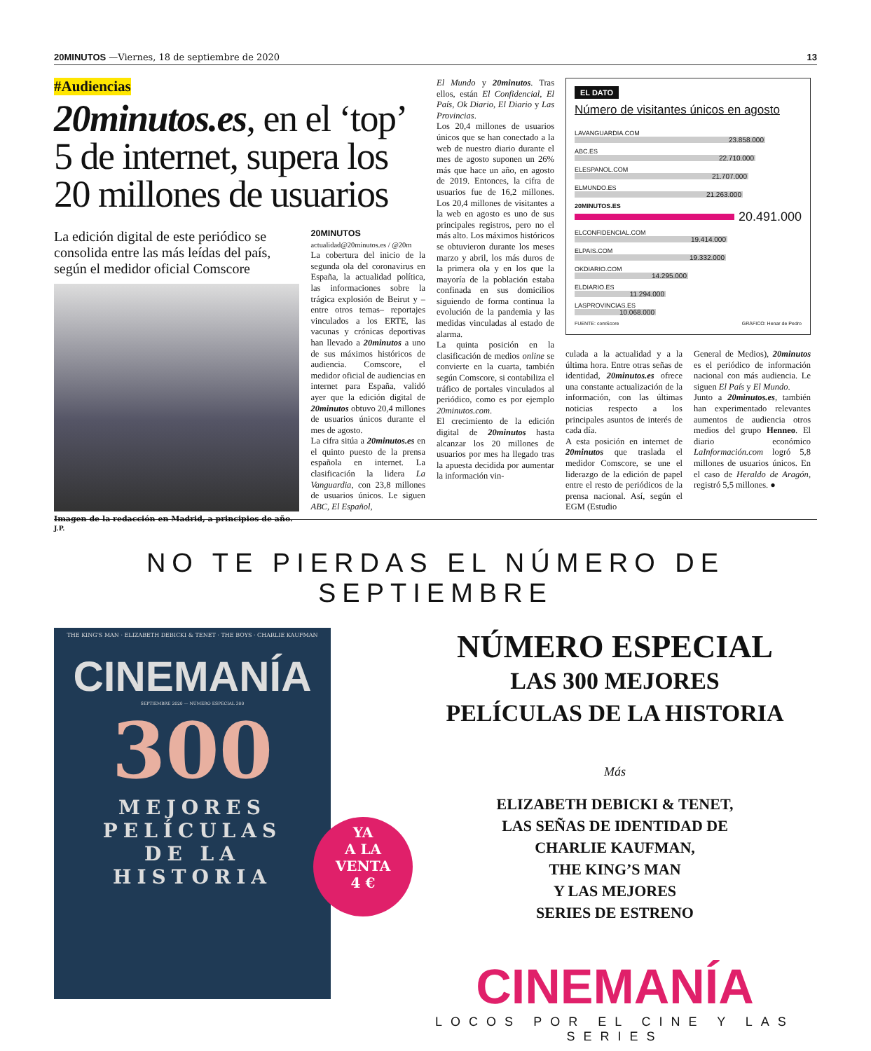20MINUTOS —Viernes, 18 de septiembre de 2020 13
#Audiencias
20minutos.es, en el ‘top’ 5 de internet, supera los 20 millones de usuarios
La edición digital de este periódico se consolida entre las más leídas del país, según el medidor oficial Comscore
Imagen de la redacción en Madrid, a principios de año. J.P.
20MINUTOS
actualidad@20minutos.es / @20m
La cobertura del inicio de la segunda ola del coronavirus en España, la actualidad política, las informaciones sobre la trágica explosión de Beirut y –entre otros temas– reportajes vinculados a los ERTE, las vacunas y crónicas deportivas han llevado a 20minutos a uno de sus máximos históricos de audiencia. Comscore, el medidor oficial de audiencias en internet para España, validó ayer que la edición digital de 20minutos obtuvo 20,4 millones de usuarios únicos durante el mes de agosto.
La cifra sitúa a 20minutos.es en el quinto puesto de la prensa española en internet. La clasificación la lidera La Vanguardia, con 23,8 millones de usuarios únicos. Le siguen ABC, El Español,
El Mundo y 20minutos. Tras ellos, están El Confidencial, El País, Ok Diario, El Diario y Las Provincias.
Los 20,4 millones de usuarios únicos que se han conectado a la web de nuestro diario durante el mes de agosto suponen un 26% más que hace un año, en agosto de 2019. Entonces, la cifra de usuarios fue de 16,2 millones. Los 20,4 millones de visitantes a la web en agosto es uno de sus principales registros, pero no el más alto. Los máximos históricos se obtuvieron durante los meses marzo y abril, los más duros de la primera ola y en los que la mayoría de la población estaba confinada en sus domicilios siguiendo de forma continua la evolución de la pandemia y las medidas vinculadas al estado de alarma.
La quinta posición en la clasificación de medios online se convierte en la cuarta, también según Comscore, si contabiliza el tráfico de portales vinculados al periódico, como es por ejemplo 20minutos.com.
El crecimiento de la edición digital de 20minutos hasta alcanzar los 20 millones de usuarios por mes ha llegado tras la apuesta decidida por aumentar la información vin-
EL DATO
Número de visitantes únicos en agosto
LAVANGUARDIA.COM
23.858.000
ABC.ES
22.710.000
ELESPANOL.COM
21.707.000
ELMUNDO.ES
21.263.000
20MINUTOS.ES
20.491.000
ELCONFIDENCIAL.COM
19.414.000
ELPAIS.COM
19.332.000
OKDIARIO.COM
14.295.000
ELDIARIO.ES
11.294.000
LASPROVINCIAS.ES
10.068.000
FUENTE: comScore GRÁFICO: Henar de Pedro
culada a la actualidad y a la última hora. Entre otras señas de identidad, 20minutos.es ofrece una constante actualización de la información, con las últimas noticias respecto a los principales asuntos de interés de cada día.
A esta posición en internet de 20minutos que traslada el medidor Comscore, se une el liderazgo de la edición de papel entre el resto de periódicos de la prensa nacional. Así, según el EGM (Estudio
General de Medios), 20minutos es el periódico de información nacional con más audiencia. Le siguen El País y El Mundo.
Junto a 20minutos.es, también han experimentado relevantes aumentos de audiencia otros medios del grupo Henneo. El diario económico LaInformación.com logró 5,8 millones de usuarios únicos. En el caso de Heraldo de Aragón, registró 5,5 millones. ●
NO TE PIERDAS EL NÚMERO DE SEPTIEMBRE
THE KING'S MAN · ELIZABETH DEBICKI & TENET · THE BOYS · CHARLIE KAUFMAN
CINEMANÍA
SEPTIEMBRE 2020 — NÚMERO ESPECIAL 300
300
MEJORES
PELÍCULAS
DE LA
HISTORIA
YA
A LA
VENTA
4 €
NÚMERO ESPECIAL
LAS 300 MEJORES
PELÍCULAS DE LA HISTORIA
Más
ELIZABETH DEBICKI & TENET,
LAS SEÑAS DE IDENTIDAD DE
CHARLIE KAUFMAN,
THE KING’S MAN
Y LAS MEJORES
SERIES DE ESTRENO
CINEMANÍA
LOCOS POR EL CINE Y LAS SERIES